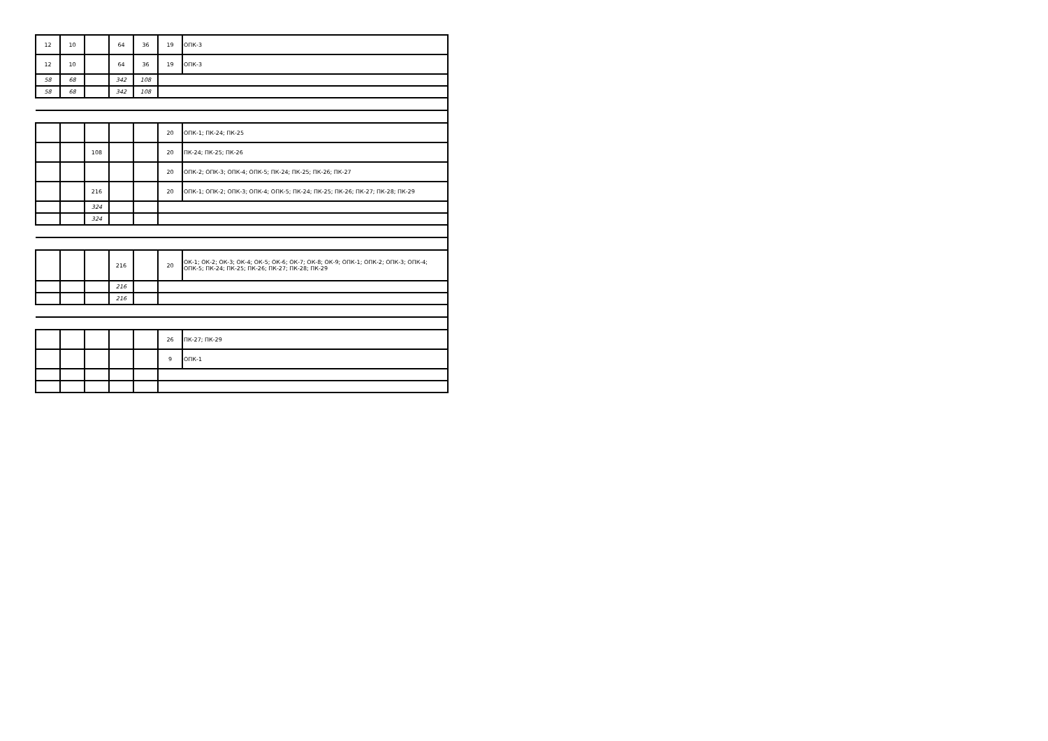| 12 | 10 | | 64 | 36 | 19 | ОПК-3 |
| 12 | 10 | | 64 | 36 | 19 | ОПК-3 |
| 58 | 68 | | 342 | 108 | | |
| 58 | 68 | | 342 | 108 | | |
| | | | | | 20 | ОПК-1; ПК-24; ПК-25 |
| | | 108 | | | 20 | ПК-24; ПК-25; ПК-26 |
| | | | | | 20 | ОПК-2; ОПК-3; ОПК-4; ОПК-5; ПК-24; ПК-25; ПК-26; ПК-27 |
| | | 216 | | | 20 | ОПК-1; ОПК-2; ОПК-3; ОПК-4; ОПК-5; ПК-24; ПК-25; ПК-26; ПК-27; ПК-28; ПК-29 |
| | | 324 | | | | |
| | | 324 | | | | |
| | | | 216 | | 20 | ОК-1; ОК-2; ОК-3; ОК-4; ОК-5; ОК-6; ОК-7; ОК-8; ОК-9; ОПК-1; ОПК-2; ОПК-3; ОПК-4; ОПК-5; ПК-24; ПК-25; ПК-26; ПК-27; ПК-28; ПК-29 |
| | | | 216 | | | |
| | | | 216 | | | |
| | | | | | 26 | ПК-27; ПК-29 |
| | | | | | 9 | ОПК-1 |